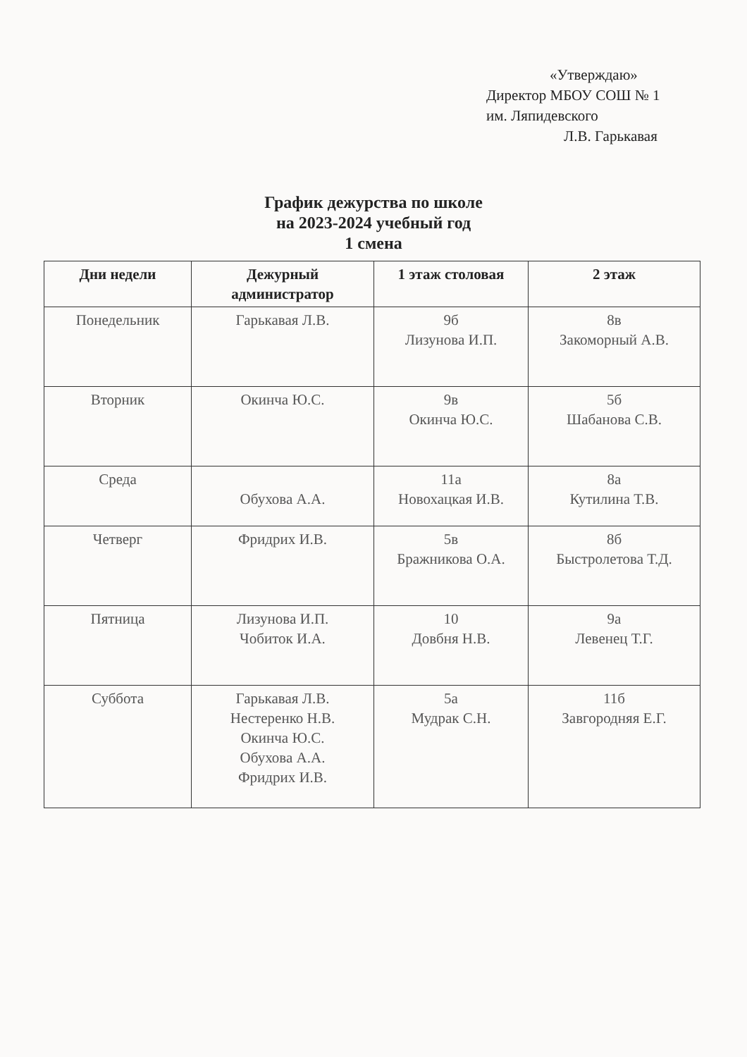«Утверждаю»
Директор МБОУ СОШ № 1
им. Ляпидевского
Л.В. Гарькавая
График дежурства по школе
на 2023-2024 учебный год
1 смена
| Дни недели | Дежурный администратор | 1 этаж столовая | 2 этаж |
| --- | --- | --- | --- |
| Понедельник | Гарькавая Л.В. | 9б Лизунова И.П. | 8в Закоморный А.В. |
| Вторник | Окинча Ю.С. | 9в Окинча Ю.С. | 5б Шабанова С.В. |
| Среда | Обухова А.А. | 11а Новохацкая И.В. | 8а Кутилина Т.В. |
| Четверг | Фридрих И.В. | 5в Бражникова О.А. | 8б Быстролетова Т.Д. |
| Пятница | Лизунова И.П. Чобиток И.А. | 10 Довбня Н.В. | 9а Левенец Т.Г. |
| Суббота | Гарькавая Л.В. Нестеренко Н.В. Окинча Ю.С. Обухова А.А. Фридрих И.В. | 5а Мудрак С.Н. | 11б Завгородняя Е.Г. |